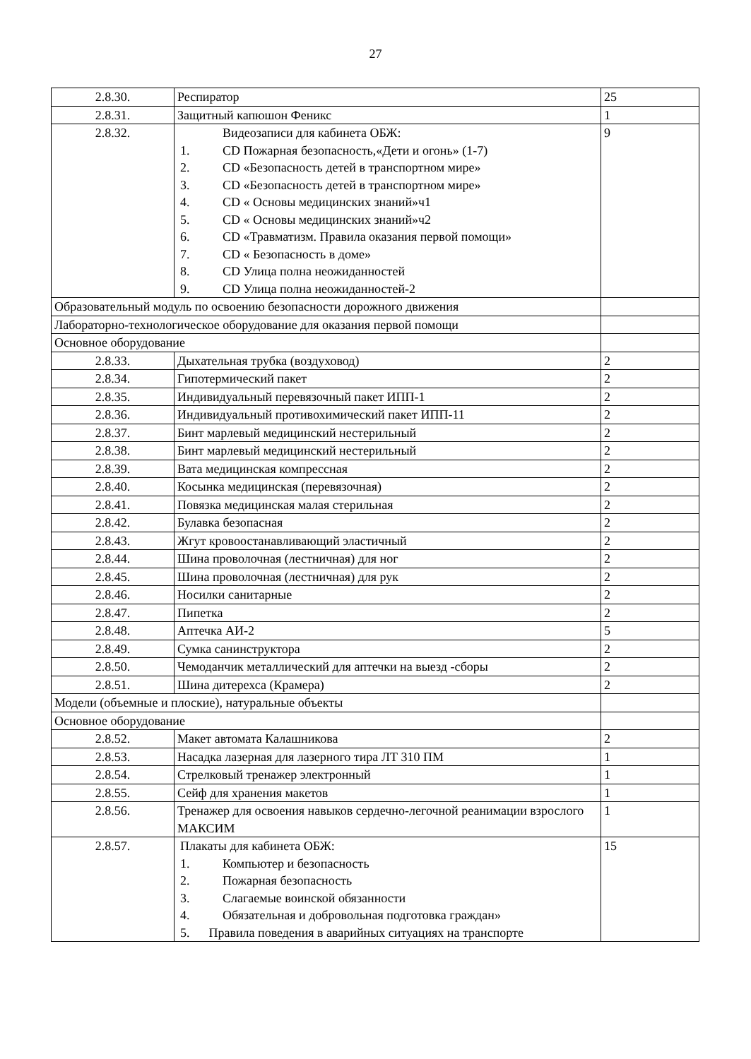27
| 2.8.30. | Респиратор | 25 |
| 2.8.31. | Защитный капюшон Феникс | 1 |
| 2.8.32. | Видеозаписи для кабинета ОБЖ: 1. CD Пожарная безопасность,«Дети и огонь» (1-7) 2. CD «Безопасность детей в транспортном мире» 3. CD «Безопасность детей в транспортном мире» 4. CD « Основы медицинских знаний»ч1 5. CD « Основы медицинских знаний»ч2 6. CD «Травматизм. Правила оказания первой помощи» 7. CD « Безопасность в доме» 8. CD Улица полна неожиданностей 9. CD Улица полна неожиданностей-2 | 9 |
| Образовательный модуль по освоению безопасности дорожного движения | | |
| Лабораторно-технологическое оборудование для оказания первой помощи | | |
| Основное оборудование | | |
| 2.8.33. | Дыхательная трубка (воздуховод) | 2 |
| 2.8.34. | Гипотермический пакет | 2 |
| 2.8.35. | Индивидуальный перевязочный пакет ИПП-1 | 2 |
| 2.8.36. | Индивидуальный противохимический пакет ИПП-11 | 2 |
| 2.8.37. | Бинт марлевый медицинский нестерильный | 2 |
| 2.8.38. | Бинт марлевый медицинский нестерильный | 2 |
| 2.8.39. | Вата медицинская компрессная | 2 |
| 2.8.40. | Косынка медицинская (перевязочная) | 2 |
| 2.8.41. | Повязка медицинская малая стерильная | 2 |
| 2.8.42. | Булавка безопасная | 2 |
| 2.8.43. | Жгут кровоостанавливающий эластичный | 2 |
| 2.8.44. | Шина проволочная (лестничная) для ног | 2 |
| 2.8.45. | Шина проволочная (лестничная) для рук | 2 |
| 2.8.46. | Носилки санитарные | 2 |
| 2.8.47. | Пипетка | 2 |
| 2.8.48. | Аптечка АИ-2 | 5 |
| 2.8.49. | Сумка санинструктора | 2 |
| 2.8.50. | Чемоданчик металлический для аптечки на выезд -сборы | 2 |
| 2.8.51. | Шина дитерехса (Крамера) | 2 |
| Модели (объемные и плоские), натуральные объекты | | |
| Основное оборудование | | |
| 2.8.52. | Макет автомата Калашникова | 2 |
| 2.8.53. | Насадка лазерная для лазерного тира ЛТ 310 ПМ | 1 |
| 2.8.54. | Стрелковый тренажер электронный | 1 |
| 2.8.55. | Сейф для хранения макетов | 1 |
| 2.8.56. | Тренажер для освоения навыков сердечно-легочной реанимации взрослого МАКСИМ | 1 |
| 2.8.57. | Плакаты для кабинета ОБЖ: 1. Компьютер и безопасность 2. Пожарная безопасность 3. Слагаемые воинской обязанности 4. Обязательная и добровольная подготовка граждан» 5. Правила поведения в аварийных ситуациях на транспорте | 15 |